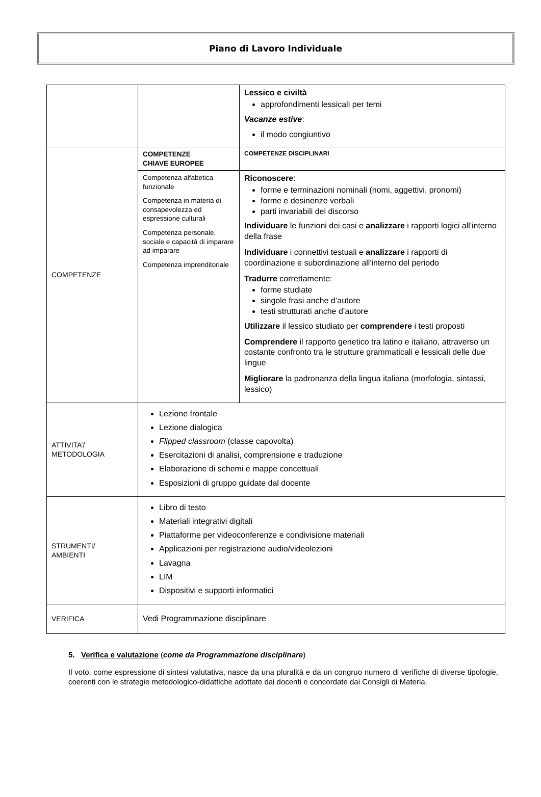Piano di Lavoro Individuale
| | | Lessico e civiltà approfondimenti lessicali per temi Vacanze estive : il modo congiuntivo |
| COMPETENZE | COMPETENZE CHIAVE EUROPEE | COMPETENZE DISCIPLINARI |
| | Competenza alfabetica funzionale Competenza in materia di consapevolezza ed espressione culturali Competenza personale, sociale e capacità di imparare ad imparare Competenza imprenditoriale | Riconoscere : forme e terminazioni nominali (nomi, aggettivi, pronomi) forme e desinenze verbali parti invariabili del discorso Individuare le funzioni dei casi e analizzare i rapporti logici all'interno della frase Individuare i connettivi testuali e analizzare i rapporti di coordinazione e subordinazione all'interno del periodo Tradurre correttamente: forme studiate singole frasi anche d’autore testi strutturati anche d’autore Utilizzare il lessico studiato per comprendere i testi proposti Comprendere il rapporto genetico tra latino e italiano, attraverso un costante confronto tra le strutture grammaticali e lessicali delle due lingue Migliorare la padronanza della lingua italiana (morfologia, sintassi, lessico) |
| ATTIVITA’/ METODOLOGIA | Lezione frontale Lezione dialogica Flipped classroom (classe capovolta) Esercitazioni di analisi, comprensione e traduzione Elaborazione di schemi e mappe concettuali Esposizioni di gruppo guidate dal docente | |
| STRUMENTI/ AMBIENTI | Libro di testo Materiali integrativi digitali Piattaforme per videoconferenze e condivisione materiali Applicazioni per registrazione audio/videolezioni Lavagna LIM Dispositivi e supporti informatici | |
| VERIFICA | Vedi Programmazione disciplinare | |
5. Verifica e valutazione (come da Programmazione disciplinare)
Il voto, come espressione di sintesi valutativa, nasce da una pluralità e da un congruo numero di verifiche di diverse tipologie, coerenti con le strategie metodologico-didattiche adottate dai docenti e concordate dai Consigli di Materia.